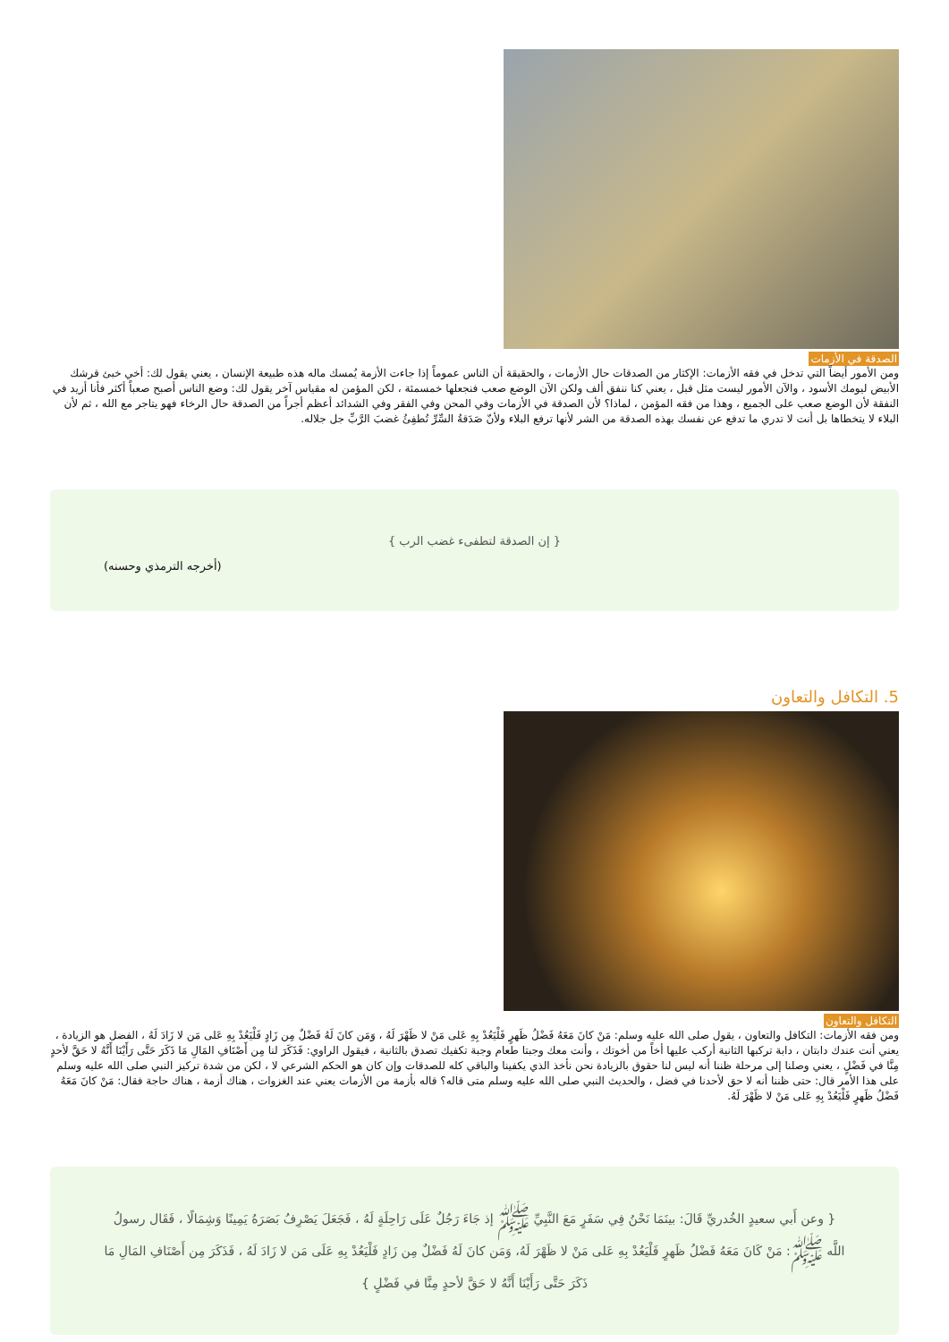الصدقة في الأزمات
ومن الأمور أيضاً التي تدخل في فقه الأزمات: الإكثار من الصدقات حال الأزمات ، والحقيقة أن الناس عموماً إذا جاءت الأزمة يُمسك ماله هذه طبيعة الإنسان ، يعني يقول لك: أخي خبئ قرشك الأبيض ليومك الأسود ، والآن الأمور ليست مثل قبل ، يعني كنا ننفق ألف ولكن الآن الوضع صعب فنجعلها خمسمئة ، لكن المؤمن له مقياس آخر يقول لك: وضع الناس أصبح صعباً أكثر فأنا أزيد في النفقة لأن الوضع صعب على الجميع ، وهذا من فقه المؤمن ، لماذا؟ لأن الصدقة في الأزمات وفي المحن وفي الفقر وفي الشدائد أعظم أجراً من الصدقة حال الرخاء فهو يتاجر مع الله ، ثم لأن البلاء لا يتخطاها بل أنت لا تدري ما تدفع عن نفسك بهذه الصدقة من الشر لأنها ترفع البلاء ولأنّ صَدَقةُ السِّرِّ تُطفِئُ غضبَ الرَّبِّ جل جلاله.
{ إن الصدقة لتطفىء غضب الرب }
(أخرجه الترمذي وحسنه)
5. التكافل والتعاون
التكافل والتعاون
ومن فقه الأزمات: التكافل والتعاون ، يقول صلى الله عليه وسلم: مَنْ كانَ مَعَهُ فَضْلُ ظَهرٍ فَلْيَعُدْ بِهِ عَلى مَنْ لا ظَهْرَ لَهُ ، وَمَن كانَ لَهُ فَضْلٌ مِن زَادٍ فَلْيَعُدْ بِهِ عَلى مَن لا زَادَ لَهُ ، الفضل هو الزيادة ، يعني أنت عندك دابتان ، دابة تركبها الثانية أركب عليها أخاً من أخوتك ، وأنت معك وجبتا طعام وجبة تكفيك تصدق بالثانية ، فيقول الراوي: فَذَكَرَ لنا مِن أَصْنَافِ المَالِ مَا ذَكَرَ حَتَّى رَأَيْنَا أَنَّهُ لا حَقَّ لأحدٍ مِنَّا في فَضْلٍ ، يعني وصلنا إلى مرحلة ظننا أنه ليس لنا حقوق بالزيادة نحن نأخذ الذي يكفينا والباقي كله للصدقات وإن كان هو الحكم الشرعي لا ، لكن من شدة تركيز النبي صلى الله عليه وسلم على هذا الأمر قال: حتى ظننا أنه لا حق لأحدنا في فضل ، والحديث النبي صلى الله عليه وسلم متى قاله؟ قاله بأزمة من الأزمات يعني عند الغزوات ، هناك أزمة ، هناك حاجة فقال: مَنْ كانَ مَعَهُ فَضْلُ ظَهرٍ فَلْيَعُدْ بِهِ عَلى مَنْ لا ظَهْرَ لَهُ.
{ وعن أَبي سعيدٍ الخُدريِّ قَالَ: بينَمَا نَحْنُ فِي سَفَرٍ مَعَ النَّبِيِّ ﷺ إذ جَاءَ رَجُلٌ عَلَى رَاحِلَةٍ لَهُ ، فَجَعَلَ يَصْرِفُ بَصَرَهُ يَمِينًا وَشِمَالًا ، فَقَال رسولُ اللَّه ﷺ: مَنْ كَانَ مَعَهُ فَضْلُ ظَهرٍ فَلْيَعُدْ بِهِ عَلى مَنْ لا ظَهْرَ لَهُ، وَمَن كانَ لَهُ فَضْلٌ مِن زَادٍ فَلْيَعُدْ بِهِ عَلَى مَن لا زَادَ لَهُ ، فَذَكَرَ مِن أَصْنَافِ المَالِ مَا ذَكَرَ حَتَّى رَأَيْنَا أَنَّهُ لا حَقَّ لأحدٍ مِنَّا في فَضْلٍ }